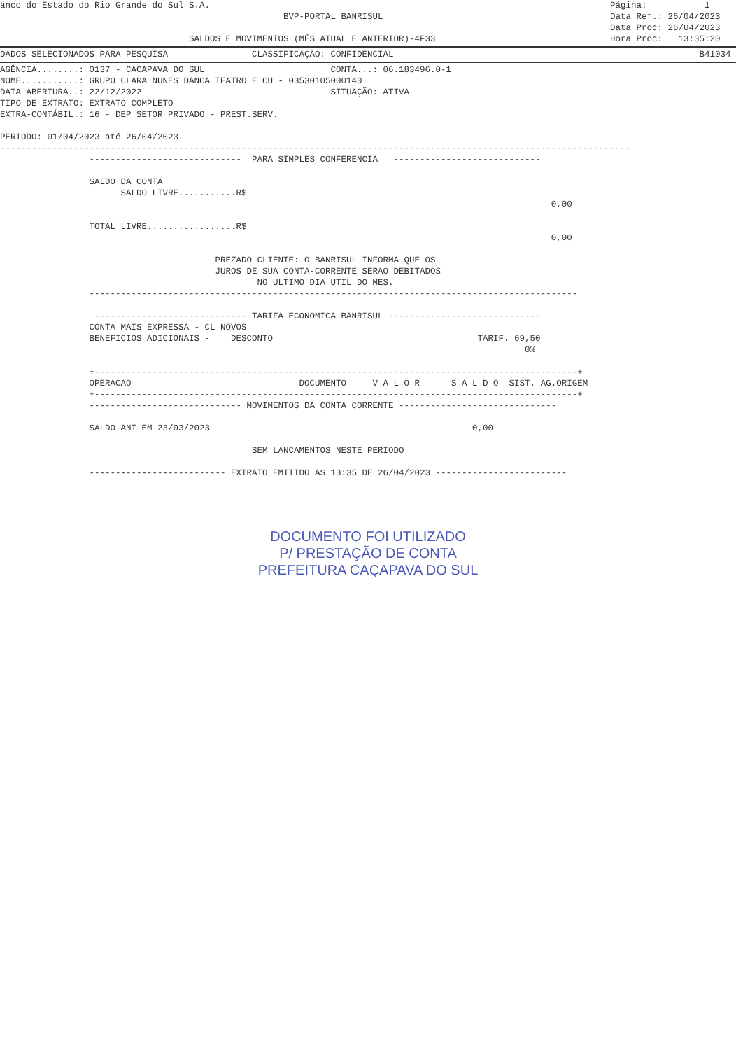anco do Estado do Rio Grande do Sul S.A.
BVP-PORTAL BANRISUL
SALDOS E MOVIMENTOS (MÊS ATUAL E ANTERIOR)-4F33
Página: 1 Data Ref.: 26/04/2023 Data Proc: 26/04/2023 Hora Proc: 13:35:20
DADOS SELECIONADOS PARA PESQUISA CLASSIFICAÇÃO: CONFIDENCIAL B41034
AGÊNCIA........: 0137 - CACAPAVA DO SUL CONTA...: 06.183496.0-1 NOME...........: GRUPO CLARA NUNES DANCA TEATRO E CU - 03530105000140 DATA ABERTURA..: 22/12/2022 SITUAÇÃO: ATIVA TIPO DE EXTRATO: EXTRATO COMPLETO EXTRA-CONTÁBIL.: 16 - DEP SETOR PRIVADO - PREST.SERV. PERIODO: 01/04/2023 até 26/04/2023 ------------------------------------------------------------------------------------------------------------------------ ----------------------------- PARA SIMPLES CONFERENCIA ---------------------------- SALDO DA CONTA SALDO LIVRE...........R$ 0,00 TOTAL LIVRE.................R$ 0,00 PREZADO CLIENTE: O BANRISUL INFORMA QUE OS JUROS DE SUA CONTA-CORRENTE SERAO DEBITADOS NO ULTIMO DIA UTIL DO MES. --------------------------------------------------------------------------------------------- ----------------------------- TARIFA ECONOMICA BANRISUL ----------------------------- CONTA MAIS EXPRESSA - CL NOVOS BENEFICIOS ADICIONAIS - DESCONTO TARIF. 69,50 0% +--------------------------------------------------------------------------------------------+ OPERACAO DOCUMENTO V A L O R S A L D O SIST. AG.ORIGEM +--------------------------------------------------------------------------------------------+ ----------------------------- MOVIMENTOS DA CONTA CORRENTE ------------------------------ SALDO ANT EM 23/03/2023 0,00 SEM LANCAMENTOS NESTE PERIODO -------------------------- EXTRATO EMITIDO AS 13:35 DE 26/04/2023 -------------------------
DOCUMENTO FOI UTILIZADO
P/ PRESTAÇÃO DE CONTA
PREFEITURA CAÇAPAVA DO SUL